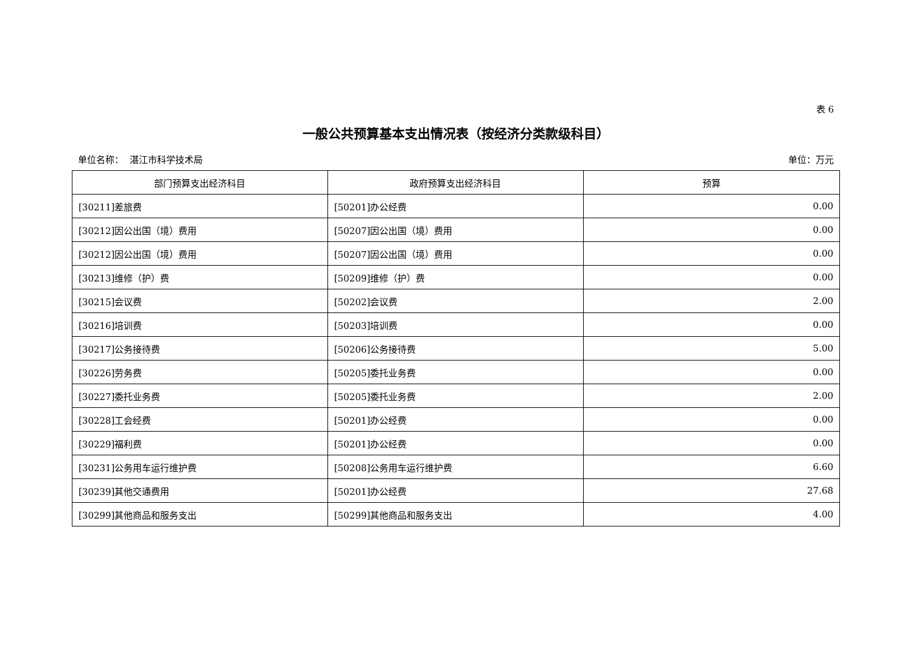表 6
一般公共预算基本支出情况表（按经济分类款级科目）
单位名称： 湛江市科学技术局 单位：万元
| 部门预算支出经济科目 | 政府预算支出经济科目 | 预算 |
| --- | --- | --- |
| [30211]差旅费 | [50201]办公经费 | 0.00 |
| [30212]因公出国（境）费用 | [50207]因公出国（境）费用 | 0.00 |
| [30212]因公出国（境）费用 | [50207]因公出国（境）费用 | 0.00 |
| [30213]维修（护）费 | [50209]维修（护）费 | 0.00 |
| [30215]会议费 | [50202]会议费 | 2.00 |
| [30216]培训费 | [50203]培训费 | 0.00 |
| [30217]公务接待费 | [50206]公务接待费 | 5.00 |
| [30226]劳务费 | [50205]委托业务费 | 0.00 |
| [30227]委托业务费 | [50205]委托业务费 | 2.00 |
| [30228]工会经费 | [50201]办公经费 | 0.00 |
| [30229]福利费 | [50201]办公经费 | 0.00 |
| [30231]公务用车运行维护费 | [50208]公务用车运行维护费 | 6.60 |
| [30239]其他交通费用 | [50201]办公经费 | 27.68 |
| [30299]其他商品和服务支出 | [50299]其他商品和服务支出 | 4.00 |